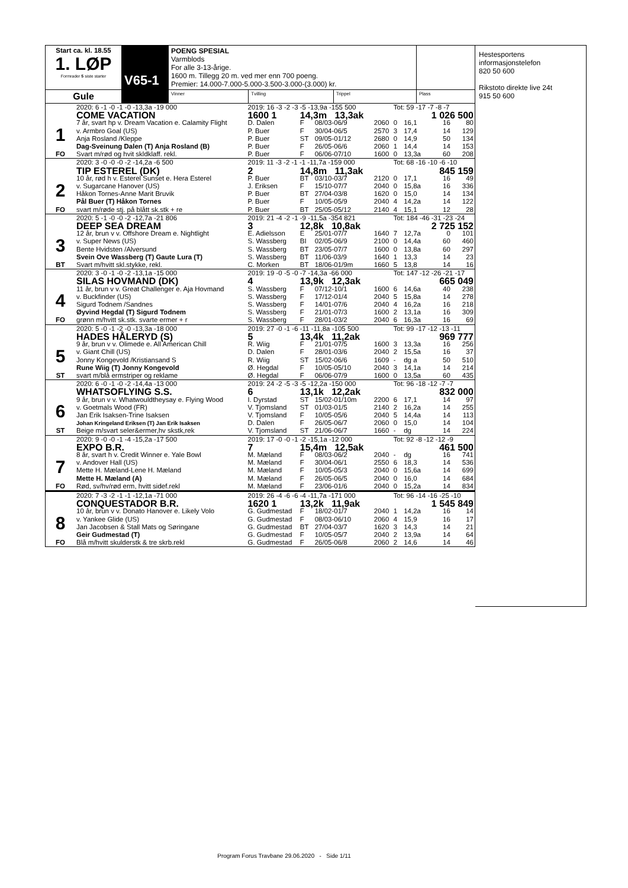| Start ca. kl. 18.55 1. LØP Formrader 5 siste starter | V65-1 | POENG SPESIAL Varmblods For alle 3-13-årige. 1600 m. Tillegg 20 m. ved mer enn 700 poeng. Premier: 14.000-7.000-5.000-3.500-3.000-(3.000) kr. | | | |
| Gule | | Vinner | Tvilling | Trippel | Plass |
Hestesportens informasjonstelefon
820 50 600
Rikstoto direkte live 24t
915 50 600
| | 2020: 6 -1 -0 -1 -0 -13,3a -19 000 | 2019: 16 -3 -2 -3 -5 -13,9a -155 500 | | | | Tot: 59 -17 -7 -8 -7 | | | |
| | COME VACATION | 1600 1 | 14,3m 13,3ak | | 1 026 500 | | | | |
| 1 | 7 år, svart hp v. Dream Vacation e. Calamity Flight | D. Dalen | F | 08/03-06/9 | 2060 | 0 | 16,1 | 16 | 80 |
| | v. Armbro Goal (US) | P. Buer | F | 30/04-06/5 | 2570 | 3 | 17,4 | 14 | 129 |
| | Anja Rosland /Kleppe | P. Buer | ST | 09/05-01/12 | 2680 | 0 | 14,9 | 50 | 134 |
| | Dag-Sveinung Dalen (T) Anja Rosland (B) | P. Buer | F | 26/05-06/6 | 2060 | 1 | 14,4 | 14 | 153 |
| FO | Svart m/rød og hvit skldklaff. rekl. | P. Buer | F | 06/06-07/10 | 1600 | 0 | 13,3a | 60 | 208 |
| | 2020: 3 -0 -0 -0 -2 -14,2a -6 500 | 2019: 11 -3 -2 -1 -1 -11,7a -159 000 | | | | Tot: 68 -16 -10 -6 -10 | | | |
| | TIP ESTEREL (DK) | 2 | 14,8m 11,3ak | | 845 159 | | | | |
| 2 | 10 år, rød h v. Esterel Sunset e. Hera Esterel | P. Buer | BT | 03/10-03/7 | 2120 | 0 | 17,1 | 16 | 49 |
| | v. Sugarcane Hanover (US) | J. Eriksen | F | 15/10-07/7 | 2040 | 0 | 15,8a | 16 | 336 |
| | Håkon Tornes-Anne Marit Bruvik | P. Buer | BT | 27/04-03/8 | 1620 | 0 | 15,0 | 14 | 134 |
| | Pål Buer (T) Håkon Tornes | P. Buer | F | 10/05-05/9 | 2040 | 4 | 14,2a | 14 | 122 |
| FO | svart m/røde stj. på blått sk.stk + re | P. Buer | BT | 25/05-05/12 | 2140 | 4 | 15,1 | 12 | 28 |
| | 2020: 5 -1 -0 -0 -2 -12,7a -21 806 | 2019: 21 -4 -2 -1 -9 -11,5a -354 821 | | | | Tot: 184 -46 -31 -23 -24 | | | |
| | DEEP SEA DREAM | 3 | 12,8k 10,8ak | | 2 725 152 | | | | |
| 3 | 12 år, brun v v. Offshore Dream e. Nightlight | E. Adielsson | E | 25/01-07/7 | 1640 | 7 | 12,7a | 0 | 101 |
| | v. Super News (US) | S. Wassberg | BI | 02/05-06/9 | 2100 | 0 | 14,4a | 60 | 460 |
| | Bente Hvidsten /Alversund | S. Wassberg | BT | 23/05-07/7 | 1600 | 0 | 13,8a | 60 | 297 |
| | Svein Ove Wassberg (T) Gaute Lura (T) | S. Wassberg | BT | 11/06-03/9 | 1640 | 1 | 13,3 | 14 | 23 |
| BT | Svart m/hvitt skl.stykke, rekl. | C. Morken | BT | 18/06-01/9m | 1660 | 5 | 13,8 | 14 | 16 |
| | 2020: 3 -0 -1 -0 -2 -13,1a -15 000 | 2019: 19 -0 -5 -0 -7 -14,3a -66 000 | | | | Tot: 147 -12 -26 -21 -17 | | | |
| | SILAS HOVMAND (DK) | 4 | 13,9k 12,3ak | | 665 049 | | | | |
| 4 | 11 år, brun v v. Great Challenger e. Aja Hovmand | S. Wassberg | F | 07/12-10/1 | 1600 | 6 | 14,6a | 40 | 238 |
| | v. Buckfinder (US) | S. Wassberg | F | 17/12-01/4 | 2040 | 5 | 15,8a | 14 | 278 |
| | Sigurd Todnem /Sandnes | S. Wassberg | F | 14/01-07/6 | 2040 | 4 | 16,2a | 16 | 218 |
| | Øyvind Hegdal (T) Sigurd Todnem | S. Wassberg | F | 21/01-07/3 | 1600 | 2 | 13,1a | 16 | 309 |
| FO | grønn m/hvitt sk.stk. svarte ermer + r | S. Wassberg | F | 28/01-03/2 | 2040 | 6 | 16,3a | 16 | 69 |
| | 2020: 5 -0 -1 -2 -0 -13,3a -18 000 | 2019: 27 -0 -1 -6 -11 -11,8a -105 500 | | | | Tot: 99 -17 -12 -13 -11 | | | |
| | HADES HÅLERYD (S) | 5 | 13,4k 11,2ak | | 969 777 | | | | |
| 5 | 9 år, brun v v. Olimede e. All American Chill | R. Wiig | F | 21/01-07/5 | 1600 | 3 | 13,3a | 16 | 256 |
| | v. Giant Chill (US) | D. Dalen | F | 28/01-03/6 | 2040 | 2 | 15,5a | 16 | 37 |
| | Jonny Kongevold /Kristiansand S | R. Wiig | ST | 15/02-06/6 | 1609 | - | dg a | 50 | 510 |
| | Rune Wiig (T) Jonny Kongevold | Ø. Hegdal | F | 10/05-05/10 | 2040 | 3 | 14,1a | 14 | 214 |
| ST | svart m/blå ermstriper og reklame | Ø. Hegdal | F | 06/06-07/9 | 1600 | 0 | 13,5a | 60 | 435 |
| | 2020: 6 -0 -1 -0 -2 -14,4a -13 000 | 2019: 24 -2 -5 -3 -5 -12,2a -150 000 | | | | Tot: 96 -18 -12 -7 -7 | | | |
| | WHATSOFLYING S.S. | 6 | 13,1k 12,2ak | | 832 000 | | | | |
| 6 | 9 år, brun v v. Whatwouldtheysay e. Flying Wood | I. Dyrstad | ST | 15/02-01/10m | 2200 | 6 | 17,1 | 14 | 97 |
| | v. Goetmals Wood (FR) | V. Tjomsland | ST | 01/03-01/5 | 2140 | 2 | 16,2a | 14 | 255 |
| | Jan Erik Isaksen-Trine Isaksen | V. Tjomsland | F | 10/05-05/6 | 2040 | 5 | 14,4a | 14 | 113 |
| | Johan Kringeland Eriksen (T) Jan Erik Isaksen | D. Dalen | F | 26/05-06/7 | 2060 | 0 | 15,0 | 14 | 104 |
| ST | Beige m/svart seler&ermer,hv skstk,rek | V. Tjomsland | ST | 21/06-06/7 | 1660 | - | dg | 14 | 224 |
| | 2020: 9 -0 -0 -1 -4 -15,2a -17 500 | 2019: 17 -0 -0 -1 -2 -15,1a -12 000 | | | | Tot: 92 -8 -12 -12 -9 | | | |
| | EXPO B.R. | 7 | 15,4m 12,5ak | | 461 500 | | | | |
| 7 | 8 år, svart h v. Credit Winner e. Yale Bowl | M. Mæland | F | 08/03-06/2 | 2040 | - | dg | 16 | 741 |
| | v. Andover Hall (US) | M. Mæland | F | 30/04-06/1 | 2550 | 6 | 18,3 | 14 | 536 |
| | Mette H. Mæland-Lene H. Mæland | M. Mæland | F | 10/05-05/3 | 2040 | 0 | 15,6a | 14 | 699 |
| | Mette H. Mæland (A) | M. Mæland | F | 26/05-06/5 | 2040 | 0 | 16,0 | 14 | 684 |
| FO | Rød, sv/hv/rød erm, hvitt sidef.rekl | M. Mæland | F | 23/06-01/6 | 2040 | 0 | 15,2a | 14 | 834 |
| | 2020: 7 -3 -2 -1 -1 -12,1a -71 000 | 2019: 26 -4 -6 -6 -4 -11,7a -171 000 | | | | Tot: 96 -14 -16 -25 -10 | | | |
| | CONQUESTADOR B.R. | 1620 1 | 13,2k 11,9ak | | 1 545 849 | | | | |
| 8 | 10 år, brun v v. Donato Hanover e. Likely Volo | G. Gudmestad | F | 18/02-01/7 | 2040 | 1 | 14,2a | 16 | 14 |
| | v. Yankee Glide (US) | G. Gudmestad | F | 08/03-06/10 | 2060 | 4 | 15,9 | 16 | 17 |
| | Jan Jacobsen & Stall Mats og Søringane | G. Gudmestad | BT | 27/04-03/7 | 1620 | 3 | 14,3 | 14 | 21 |
| | Geir Gudmestad (T) | G. Gudmestad | F | 10/05-05/7 | 2040 | 2 | 13,9a | 14 | 64 |
| FO | Blå m/hvitt skulderstk & tre skrb.rekl | G. Gudmestad | F | 26/05-06/8 | 2060 | 2 | 14,6 | 14 | 46 |
Program Forus Travbane 29.06.2020 - Side 1/11